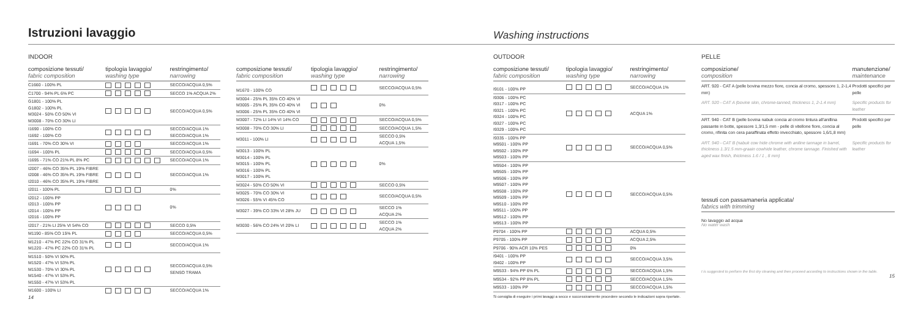Istruzioni lavaggio
Washing instructions
INDOOR
| composizione tessuti/ fabric composition | tipologia lavaggio/ washing type | restringimento/ narrowing |
| --- | --- | --- |
| C1660 - 100% PL | | SECCO/ACQUA 0,5% |
| C1700 - 94% PL 6% PC | | SECCO 1% ACQUA 2% |
| G1801 - 100% PL G1802 - 100% PL M3024 - 50% CO 50% VI M3008 - 70% CO 30% LI | | SECCO/ACQUA 0,5% |
| I1690 - 100% CO I1692 - 100% CO | | SECCO/ACQUA 1% SECCO/ACQUA 1% |
| I1691 - 70% CO 30% VI | | SECCO/ACQUA 1% |
| I1694 - 100% PL | | SECCO/ACQUA 0,5% |
| I1695 - 71% CO 21% PL 8% PC | | SECCO/ACQUA 1% |
| I2007 - 46% CO 35% PL 19% FIBRE I2008 - 46% CO 35% PL 19% FIBRE I2010 - 46% CO 35% PL 19% FIBRE | | SECCO/ACQUA 1% |
| I2011 - 100% PL | | 0% |
| I2012 - 100% PP I2013 - 100% PP I2014 - 100% PP I2016 - 100% PP | | 0% |
| I2017 - 21% LI 25% VI 54% CO | | SECCO 0,5% |
| M1190 - 85% CO 15% PL | | SECCO/ACQUA 0,5% |
| M1210 - 47% PC 22% CO 31% PL M1220 - 47% PC 22% CO 31% PL | | SECCO/ACQUA 1% |
| M1510 - 50% VI 50% PL M1520 - 47% VI 53% PL M1530 - 70% VI 30% PL M1540 - 47% VI 53% PL M1550 - 47% VI 53% PL | | SECCO/ACQUA 0,5% SENSO TRAMA |
| M1600 - 100% LI | | SECCO/ACQUA 1% |
14
| composizione tessuti/ fabric composition | tipologia lavaggio/ washing type | restringimento/ narrowing |
| --- | --- | --- |
| M1670 - 100% CO | | SECCO/ACQUA 0,5% |
| M3004 - 25% PL 35% CO 40% VI M3005 - 25% PL 35% CO 40% VI M3006 - 25% PL 35% CO 40% VI | | 0% |
| M3007 - 72% LI 14% VI 14% CO | | SECCO/ACQUA 0,5% |
| M3008 - 70% CO 30% LI | | SECCO/ACQUA 1,5% |
| M3011 - 100% LI | | SECCO 0,5% ACQUA 1,5% |
| M3013 - 100% PL M3014 - 100% PL M3015 - 100% PL M3016 - 100% PL M3017 - 100% PL | | 0% |
| M3024 - 50% CO 50% VI | | SECCO 0,5% |
| M3025 - 70% CO 30% VI M3026 - 55% VI 45% CO | | SECCO/ACQUA 0,5% |
| M3027 - 39% CO 33% VI 28% JU | | SECCO 1% ACQUA 2% |
| M3030 - 56% CO 24% VI 20% LI | | SECCO 1% ACQUA 2% |
OUTDOOR
| composizione tessuti/ fabric composition | tipologia lavaggio/ washing type | restringimento/ narrowing |
| --- | --- | --- |
| I9101 - 100% PP | | SECCO/ACQUA 1% |
| I9306 - 100% PC I9317 - 100% PC I9321 - 100% PC I9324 - 100% PC I9327 - 100% PC I9329 - 100% PC | | ACQUA 1% |
| I9335 - 100% PP M9501 - 100% PP M9502 - 100% PP M9503 - 100% PP | | SECCO/ACQUA 0,5% |
| M9504 - 100% PP M9505 - 100% PP M9506 - 100% PP M9507 - 100% PP M9508 - 100% PP M9509 - 100% PP M9510 - 100% PP M9511 - 100% PP M9512 - 100% PP M9513 - 100% PP | | SECCO/ACQUA 0,5% |
| P9704 - 100% PP | | ACQUA 0,5% |
| P9705 - 100% PP | | ACQUA 2,5% |
| P9706 - 90% ACR 10% PES | | 0% |
| I9401 - 100% PP I9402 - 100% PP | | SECCO/ACQUA 3,5% |
| M9533 - 94% PP 6% PL | | SECCO/ACQUA 1,5% |
| M9534 - 92% PP 8% PL | | SECCO/ACQUA 1,5% |
| M9533 - 100% PP | | SECCO/ACQUA 1,5% |
Si consiglia di eseguire i primi lavaggi a secco e successivamente procedere secondo le indicazioni sopra riportate.
PELLE
| composizione/ composition | manutenzione/ maintenance |
| --- | --- |
| ART. 920 - CAT A (pelle bovina mezzo fiore, concia al cromo, spessore 1, 2-1,4 mm) | Prodotti specifici per pelle |
| ART. 920 - CAT A (bovine skin, chrome-tanned, thickness 1, 2-1.4 mm) | Specific products for leather |
| ART. 940 - CAT B (pelle bovina nabuk concia al cromo tintura all'anillina passante in botte, spessore 1,3/1,5 mm - pelle di vitellone fiore, concia al cromo, rifinita con cera paraffinata effetto invecchiato, spessore 1,6/1,8 mm) | Prodotti specifici per pelle |
| ART. 940 - CAT B (nabuk cow hide chrome with aniline tannage in barrel, thickness 1.3/1.5 mm-graain cowhide leather, chrome tannage. Finished with aged wax finish, thickness 1.6 / 1 , 8 mm) | Specific products for leather |
tessuti con passamaneria applicata/
fabrics with trimming
No lavaggio ad acqua
No water wash
t is suggested to perform the first dry cleaning and then proceed according to instructions shown in the table.
15